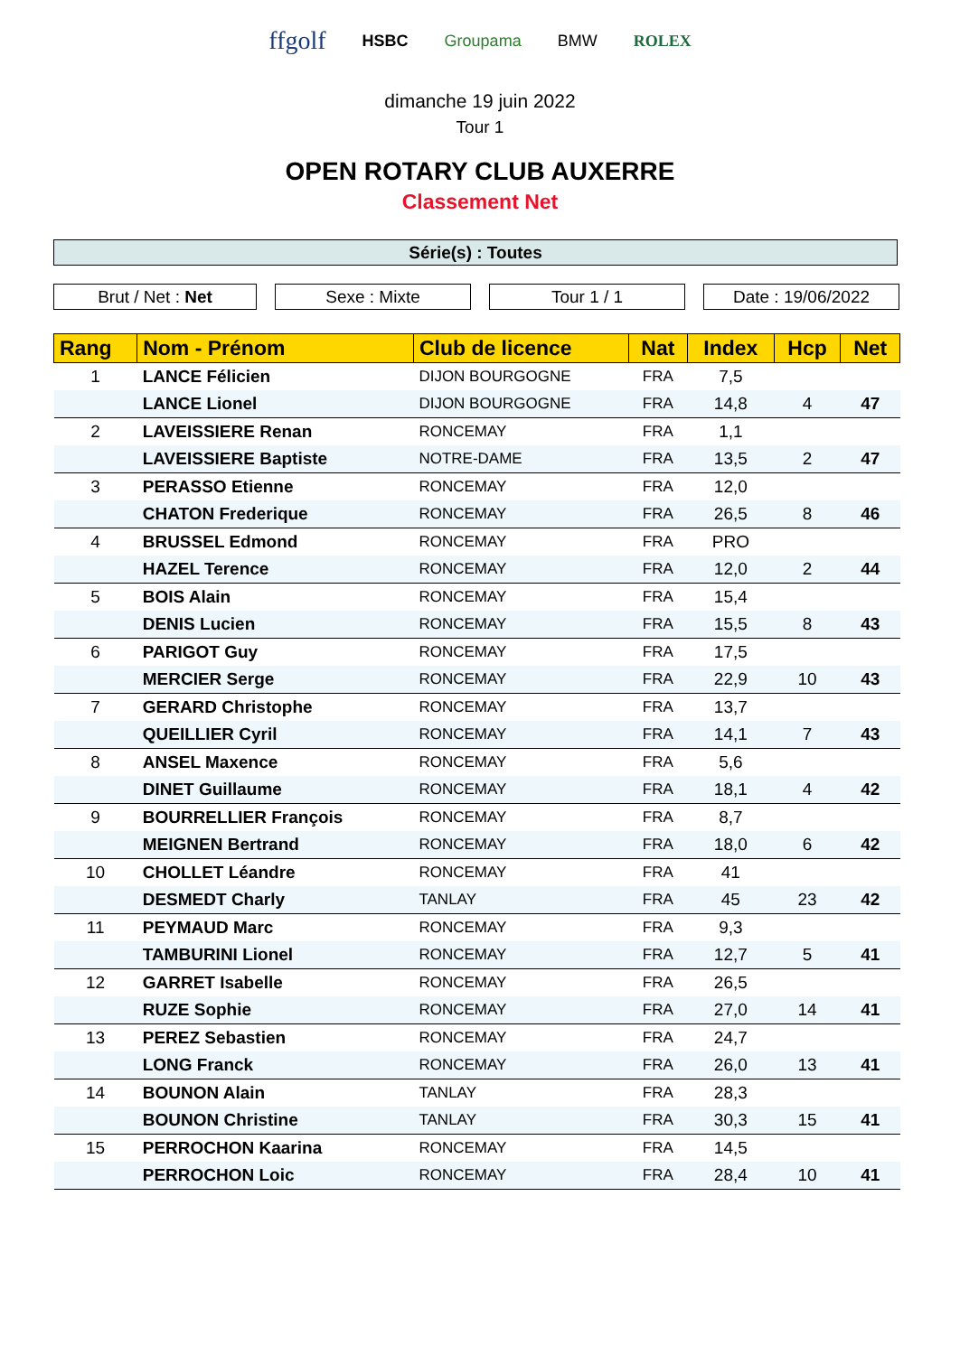ffgolf HSBC Groupama BMW ROLEX
dimanche 19 juin 2022
Tour 1
OPEN ROTARY CLUB AUXERRE
Classement Net
Série(s) : Toutes
Brut / Net : Net Sexe : Mixte Tour 1 / 1 Date : 19/06/2022
| Rang | Nom - Prénom | Club de licence | Nat | Index | Hcp | Net |
| --- | --- | --- | --- | --- | --- | --- |
| 1 | LANCE Félicien | DIJON BOURGOGNE | FRA | 7,5 | | |
| | LANCE Lionel | DIJON BOURGOGNE | FRA | 14,8 | 4 | 47 |
| 2 | LAVEISSIERE Renan | RONCEMAY | FRA | 1,1 | | |
| | LAVEISSIERE Baptiste | NOTRE-DAME | FRA | 13,5 | 2 | 47 |
| 3 | PERASSO Etienne | RONCEMAY | FRA | 12,0 | | |
| | CHATON Frederique | RONCEMAY | FRA | 26,5 | 8 | 46 |
| 4 | BRUSSEL Edmond | RONCEMAY | FRA | PRO | | |
| | HAZEL Terence | RONCEMAY | FRA | 12,0 | 2 | 44 |
| 5 | BOIS Alain | RONCEMAY | FRA | 15,4 | | |
| | DENIS Lucien | RONCEMAY | FRA | 15,5 | 8 | 43 |
| 6 | PARIGOT Guy | RONCEMAY | FRA | 17,5 | | |
| | MERCIER Serge | RONCEMAY | FRA | 22,9 | 10 | 43 |
| 7 | GERARD Christophe | RONCEMAY | FRA | 13,7 | | |
| | QUEILLIER Cyril | RONCEMAY | FRA | 14,1 | 7 | 43 |
| 8 | ANSEL Maxence | RONCEMAY | FRA | 5,6 | | |
| | DINET Guillaume | RONCEMAY | FRA | 18,1 | 4 | 42 |
| 9 | BOURRELLIER François | RONCEMAY | FRA | 8,7 | | |
| | MEIGNEN Bertrand | RONCEMAY | FRA | 18,0 | 6 | 42 |
| 10 | CHOLLET Léandre | RONCEMAY | FRA | 41 | | |
| | DESMEDT Charly | TANLAY | FRA | 45 | 23 | 42 |
| 11 | PEYMAUD Marc | RONCEMAY | FRA | 9,3 | | |
| | TAMBURINI Lionel | RONCEMAY | FRA | 12,7 | 5 | 41 |
| 12 | GARRET Isabelle | RONCEMAY | FRA | 26,5 | | |
| | RUZE Sophie | RONCEMAY | FRA | 27,0 | 14 | 41 |
| 13 | PEREZ Sebastien | RONCEMAY | FRA | 24,7 | | |
| | LONG Franck | RONCEMAY | FRA | 26,0 | 13 | 41 |
| 14 | BOUNON Alain | TANLAY | FRA | 28,3 | | |
| | BOUNON Christine | TANLAY | FRA | 30,3 | 15 | 41 |
| 15 | PERROCHON Kaarina | RONCEMAY | FRA | 14,5 | | |
| | PERROCHON Loic | RONCEMAY | FRA | 28,4 | 10 | 41 |